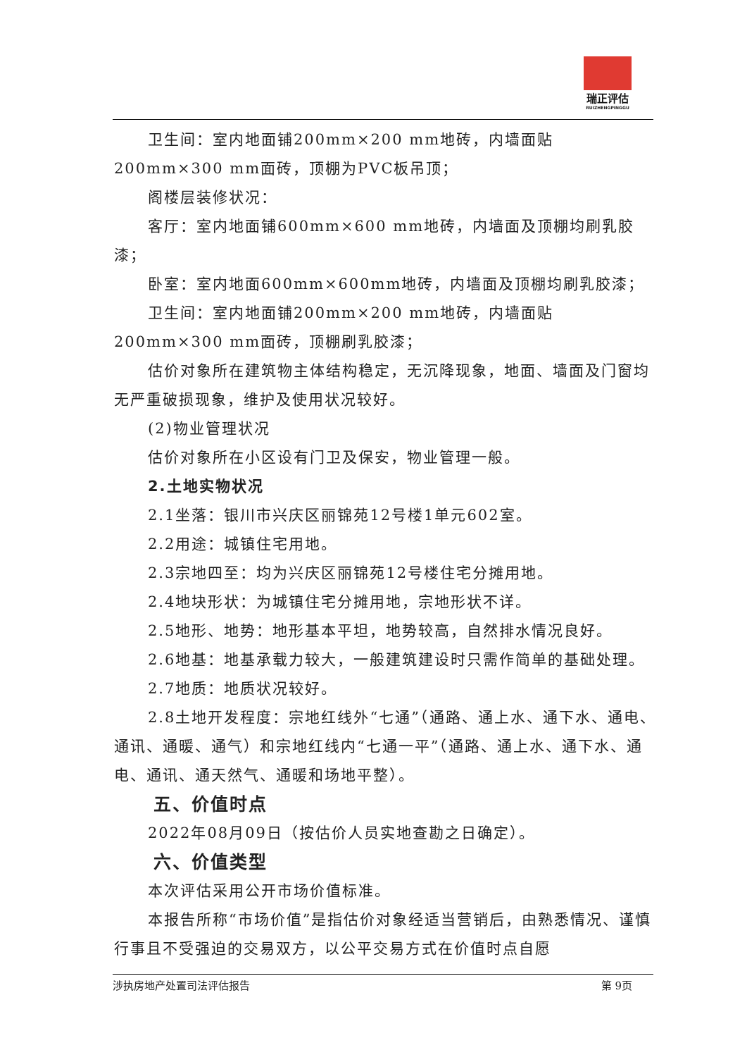瑞正评估
RUIZHENGPINGGU
卫生间：室内地面铺200mm×200 mm地砖，内墙面贴200mm×300 mm面砖，顶棚为PVC板吊顶；
阁楼层装修状况：
客厅：室内地面铺600mm×600 mm地砖，内墙面及顶棚均刷乳胶漆；
卧室：室内地面600mm×600mm地砖，内墙面及顶棚均刷乳胶漆；
卫生间：室内地面铺200mm×200 mm地砖，内墙面贴200mm×300 mm面砖，顶棚刷乳胶漆；
估价对象所在建筑物主体结构稳定，无沉降现象，地面、墙面及门窗均无严重破损现象，维护及使用状况较好。
(2)物业管理状况
估价对象所在小区设有门卫及保安，物业管理一般。
2.土地实物状况
2.1坐落：银川市兴庆区丽锦苑12号楼1单元602室。
2.2用途：城镇住宅用地。
2.3宗地四至：均为兴庆区丽锦苑12号楼住宅分摊用地。
2.4地块形状：为城镇住宅分摊用地，宗地形状不详。
2.5地形、地势：地形基本平坦，地势较高，自然排水情况良好。
2.6地基：地基承载力较大，一般建筑建设时只需作简单的基础处理。
2.7地质：地质状况较好。
2.8土地开发程度：宗地红线外“七通”（通路、通上水、通下水、通电、通讯、通暖、通气）和宗地红线内“七通一平”（通路、通上水、通下水、通电、通讯、通天然气、通暖和场地平整）。
五、价值时点
2022年08月09日（按估价人员实地查勘之日确定）。
六、价值类型
本次评估采用公开市场价值标准。
本报告所称“市场价值”是指估价对象经适当营销后，由熟悉情况、谨慎行事且不受强迫的交易双方，以公平交易方式在价值时点自愿
涉执房地产处置司法评估报告 第 9页